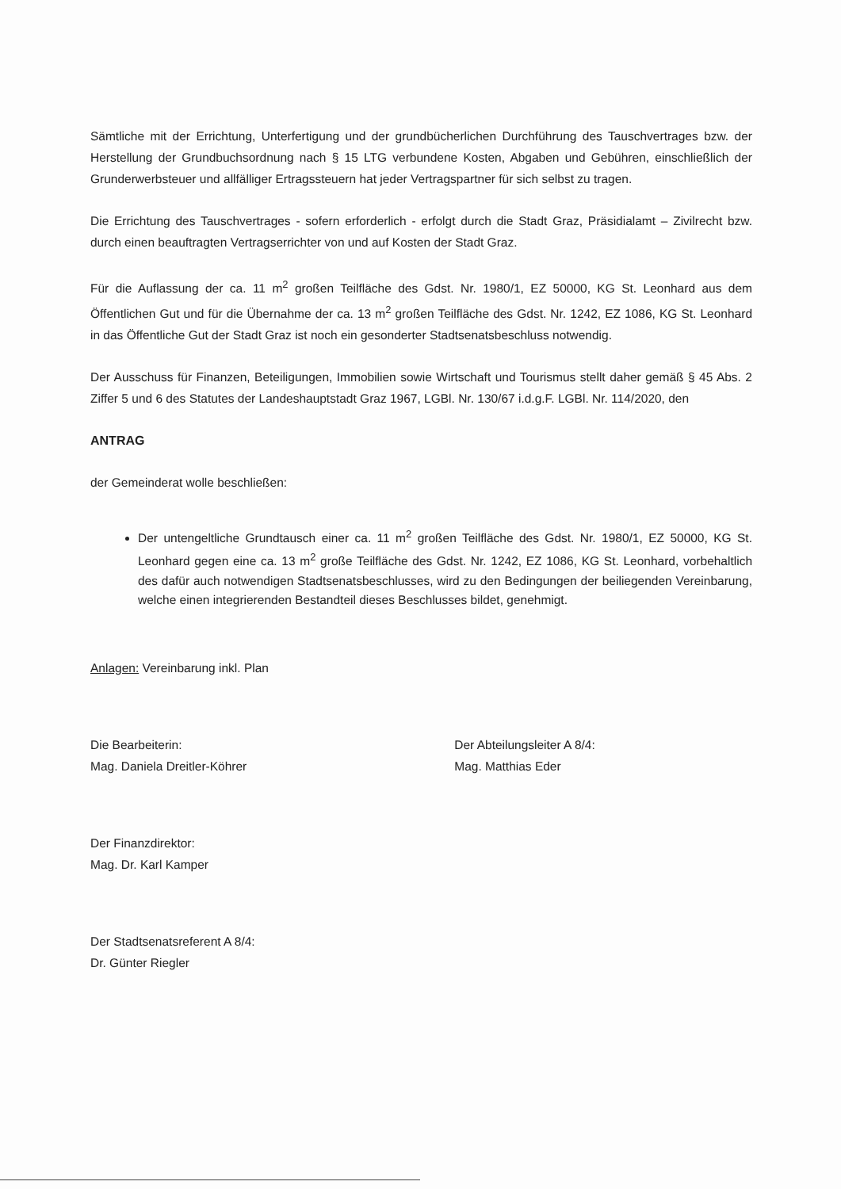Sämtliche mit der Errichtung, Unterfertigung und der grundbücherlichen Durchführung des Tauschvertrages bzw. der Herstellung der Grundbuchsordnung nach § 15 LTG verbundene Kosten, Abgaben und Gebühren, einschließlich der Grunderwerbsteuer und allfälliger Ertragssteuern hat jeder Vertragspartner für sich selbst zu tragen.
Die Errichtung des Tauschvertrages - sofern erforderlich - erfolgt durch die Stadt Graz, Präsidialamt – Zivilrecht bzw. durch einen beauftragten Vertragserrichter von und auf Kosten der Stadt Graz.
Für die Auflassung der ca. 11 m<sup>2</sup> großen Teilfläche des Gdst. Nr. 1980/1, EZ 50000, KG St. Leonhard aus dem Öffentlichen Gut und für die Übernahme der ca. 13 m<sup>2</sup> großen Teilfläche des Gdst. Nr. 1242, EZ 1086, KG St. Leonhard in das Öffentliche Gut der Stadt Graz ist noch ein gesonderter Stadtsenatsbeschluss notwendig.
Der Ausschuss für Finanzen, Beteiligungen, Immobilien sowie Wirtschaft und Tourismus stellt daher gemäß § 45 Abs. 2 Ziffer 5 und 6 des Statutes der Landeshauptstadt Graz 1967, LGBl. Nr. 130/67 i.d.g.F. LGBl. Nr. 114/2020, den
ANTRAG
der Gemeinderat wolle beschließen:
Der untengeltliche Grundtausch einer ca. 11 m<sup>2</sup> großen Teilfläche des Gdst. Nr. 1980/1, EZ 50000, KG St. Leonhard gegen eine ca. 13 m<sup>2</sup> große Teilfläche des Gdst. Nr. 1242, EZ 1086, KG St. Leonhard, vorbehaltlich des dafür auch notwendigen Stadtsenatsbeschlusses, wird zu den Bedingungen der beiliegenden Vereinbarung, welche einen integrierenden Bestandteil dieses Beschlusses bildet, genehmigt.
Anlagen: Vereinbarung inkl. Plan
Die Bearbeiterin:
Mag. Daniela Dreitler-Köhrer
Der Abteilungsleiter A 8/4:
Mag. Matthias Eder
Der Finanzdirektor:
Mag. Dr. Karl Kamper
Der Stadtsenatsreferent A 8/4:
Dr. Günter Riegler